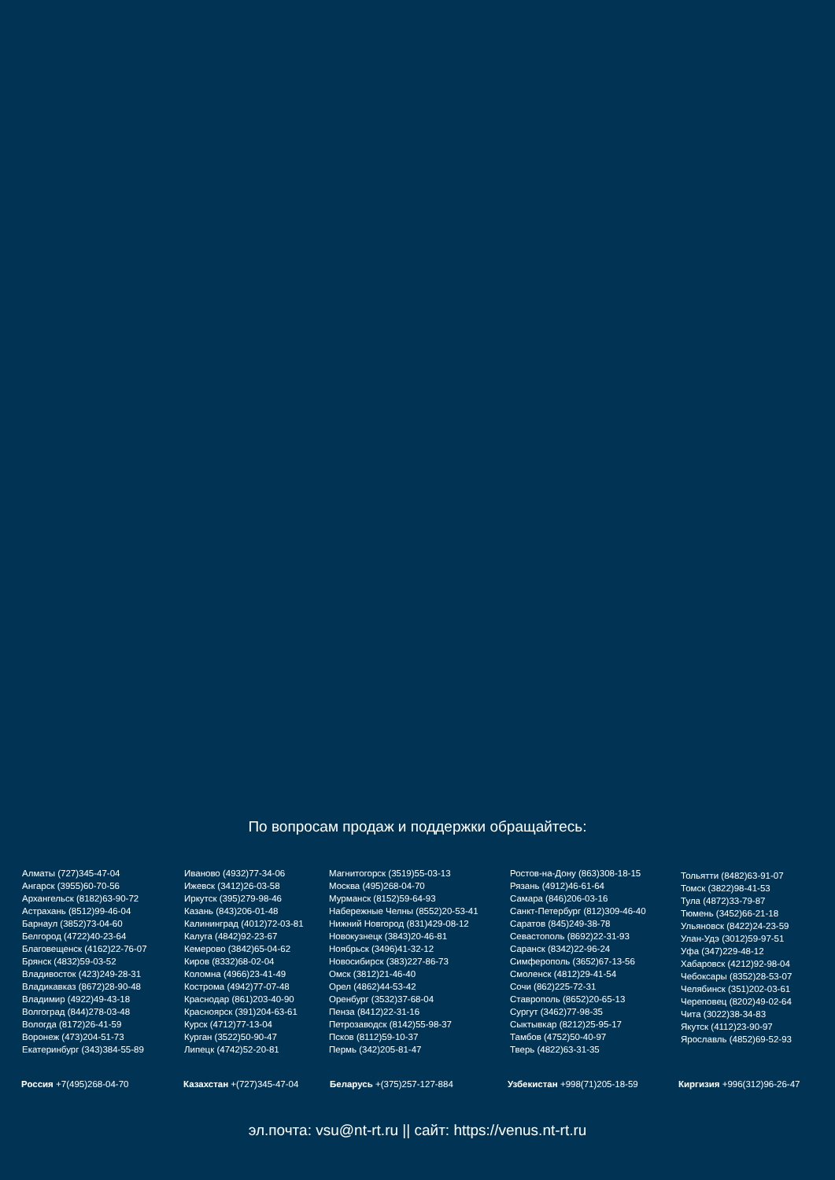По вопросам продаж и поддержки обращайтесь:
Алматы (727)345-47-04
Ангарск (3955)60-70-56
Архангельск (8182)63-90-72
Астрахань (8512)99-46-04
Барнаул (3852)73-04-60
Белгород (4722)40-23-64
Благовещенск (4162)22-76-07
Брянск (4832)59-03-52
Владивосток (423)249-28-31
Владикавказ (8672)28-90-48
Владимир (4922)49-43-18
Волгоград (844)278-03-48
Вологда (8172)26-41-59
Воронеж (473)204-51-73
Екатеринбург (343)384-55-89
Иваново (4932)77-34-06
Ижевск (3412)26-03-58
Иркутск (395)279-98-46
Казань (843)206-01-48
Калининград (4012)72-03-81
Калуга (4842)92-23-67
Кемерово (3842)65-04-62
Киров (8332)68-02-04
Коломна (4966)23-41-49
Кострома (4942)77-07-48
Краснодар (861)203-40-90
Красноярск (391)204-63-61
Курск (4712)77-13-04
Курган (3522)50-90-47
Липецк (4742)52-20-81
Магнитогорск (3519)55-03-13
Москва (495)268-04-70
Мурманск (8152)59-64-93
Набережные Челны (8552)20-53-41
Нижний Новгород (831)429-08-12
Новокузнецк (3843)20-46-81
Ноябрьск (3496)41-32-12
Новосибирск (383)227-86-73
Омск (3812)21-46-40
Орел (4862)44-53-42
Оренбург (3532)37-68-04
Пенза (8412)22-31-16
Петрозаводск (8142)55-98-37
Псков (8112)59-10-37
Пермь (342)205-81-47
Ростов-на-Дону (863)308-18-15
Рязань (4912)46-61-64
Самара (846)206-03-16
Санкт-Петербург (812)309-46-40
Саратов (845)249-38-78
Севастополь (8692)22-31-93
Саранск (8342)22-96-24
Симферополь (3652)67-13-56
Смоленск (4812)29-41-54
Сочи (862)225-72-31
Ставрополь (8652)20-65-13
Сургут (3462)77-98-35
Сыктывкар (8212)25-95-17
Тамбов (4752)50-40-97
Тверь (4822)63-31-35
Тольятти (8482)63-91-07
Томск (3822)98-41-53
Тула (4872)33-79-87
Тюмень (3452)66-21-18
Ульяновск (8422)24-23-59
Улан-Удэ (3012)59-97-51
Уфа (347)229-48-12
Хабаровск (4212)92-98-04
Чебоксары (8352)28-53-07
Челябинск (351)202-03-61
Череповец (8202)49-02-64
Чита (3022)38-34-83
Якутск (4112)23-90-97
Ярославль (4852)69-52-93
Россия +7(495)268-04-70 Казахстан +(727)345-47-04 Беларусь +(375)257-127-884 Узбекистан +998(71)205-18-59 Киргизия +996(312)96-26-47
эл.почта: vsu@nt-rt.ru || сайт: https://venus.nt-rt.ru